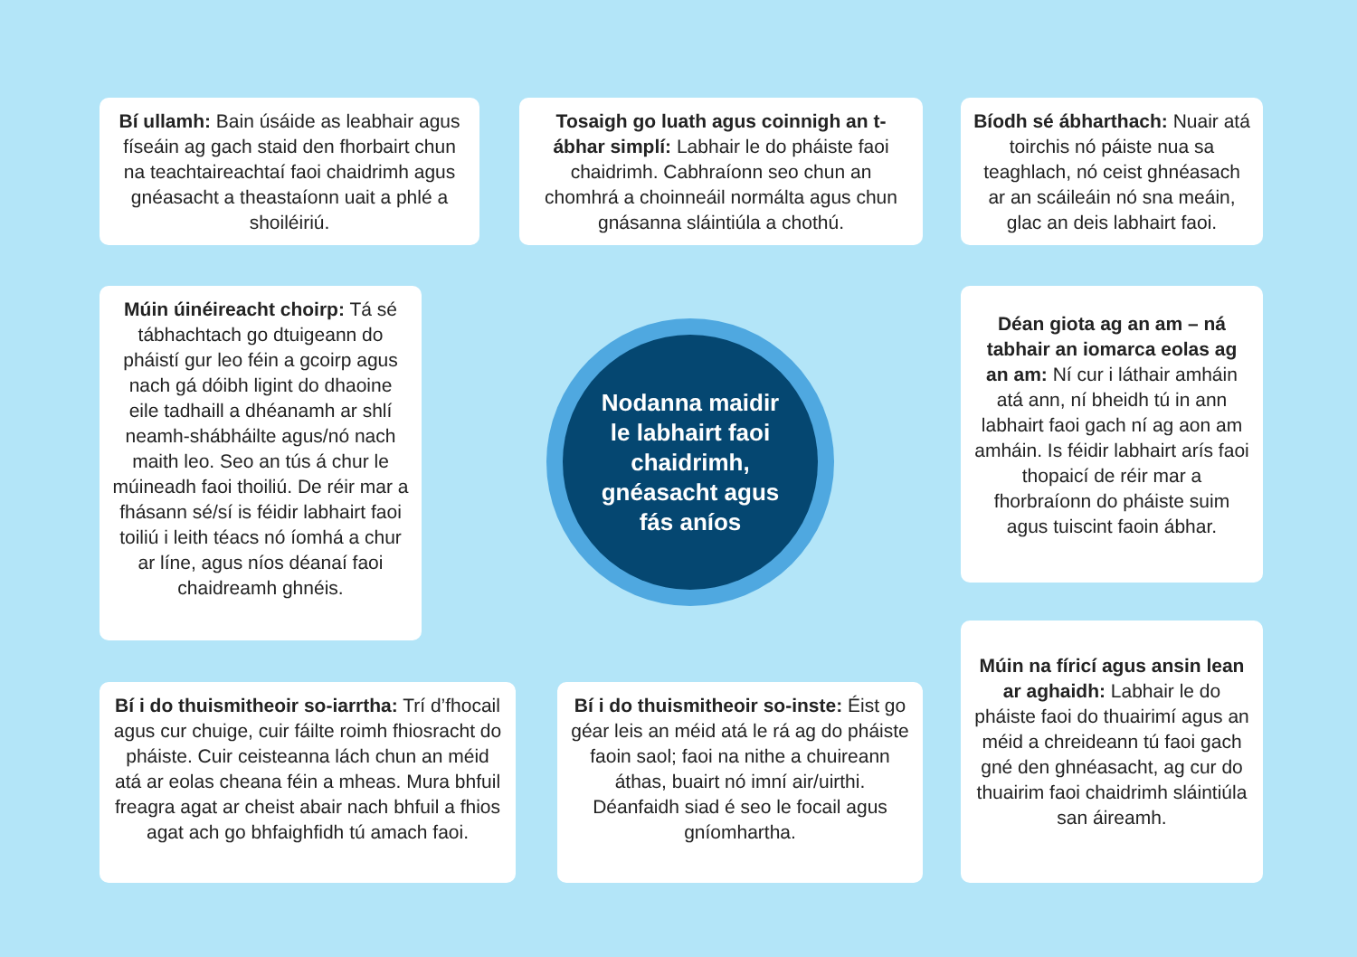Bí ullamh: Bain úsáide as leabhair agus físeáin ag gach staid den fhorbairt chun na teachtaireachtaí faoi chaidrimh agus gnéasacht a theastaíonn uait a phlé a shoiléiriú.
Tosaigh go luath agus coinnigh an t-ábhar simplí: Labhair le do pháiste faoi chaidrimh. Cabhraíonn seo chun an chomhrá a choinneáil normálta agus chun gnásanna sláintiúla a chothú.
Bíodh sé ábharthach: Nuair atá toirchis nó páiste nua sa teaghlach, nó ceist ghnéasach ar an scáileáin nó sna meáin, glac an deis labhairt faoi.
Múin úinéireacht choirp: Tá sé tábhachtach go dtuigeann do pháistí gur leo féin a gcoirp agus nach gá dóibh ligint do dhaoine eile tadhaill a dhéanamh ar shlí neamh-shábháilte agus/nó nach maith leo. Seo an tús á chur le múineadh faoi thoiliú. De réir mar a fhásann sé/sí is féidir labhairt faoi toiliú i leith téacs nó íomhá a chur ar líne, agus níos déanaí faoi chaidreamh ghnéis.
Nodanna maidir
le labhairt faoi
chaidrimh,
gnéasacht agus
fás aníos
Déan giota ag an am – ná tabhair an iomarca eolas ag an am: Ní cur i láthair amháin atá ann, ní bheidh tú in ann labhairt faoi gach ní ag aon am amháin. Is féidir labhairt arís faoi thopaicí de réir mar a fhorbraíonn do pháiste suim agus tuiscint faoin ábhar.
Bí i do thuismitheoir so-iarrtha: Trí d’fhocail agus cur chuige, cuir fáilte roimh fhiosracht do pháiste. Cuir ceisteanna lách chun an méid atá ar eolas cheana féin a mheas. Mura bhfuil freagra agat ar cheist abair nach bhfuil a fhios agat ach go bhfaighfidh tú amach faoi.
Bí i do thuismitheoir so-inste: Éist go géar leis an méid atá le rá ag do pháiste faoin saol; faoi na nithe a chuireann áthas, buairt nó imní air/uirthi. Déanfaidh siad é seo le focail agus gníomhartha.
Múin na fíricí agus ansin lean ar aghaidh: Labhair le do pháiste faoi do thuairimí agus an méid a chreideann tú faoi gach gné den ghnéasacht, ag cur do thuairim faoi chaidrimh sláintiúla san áireamh.